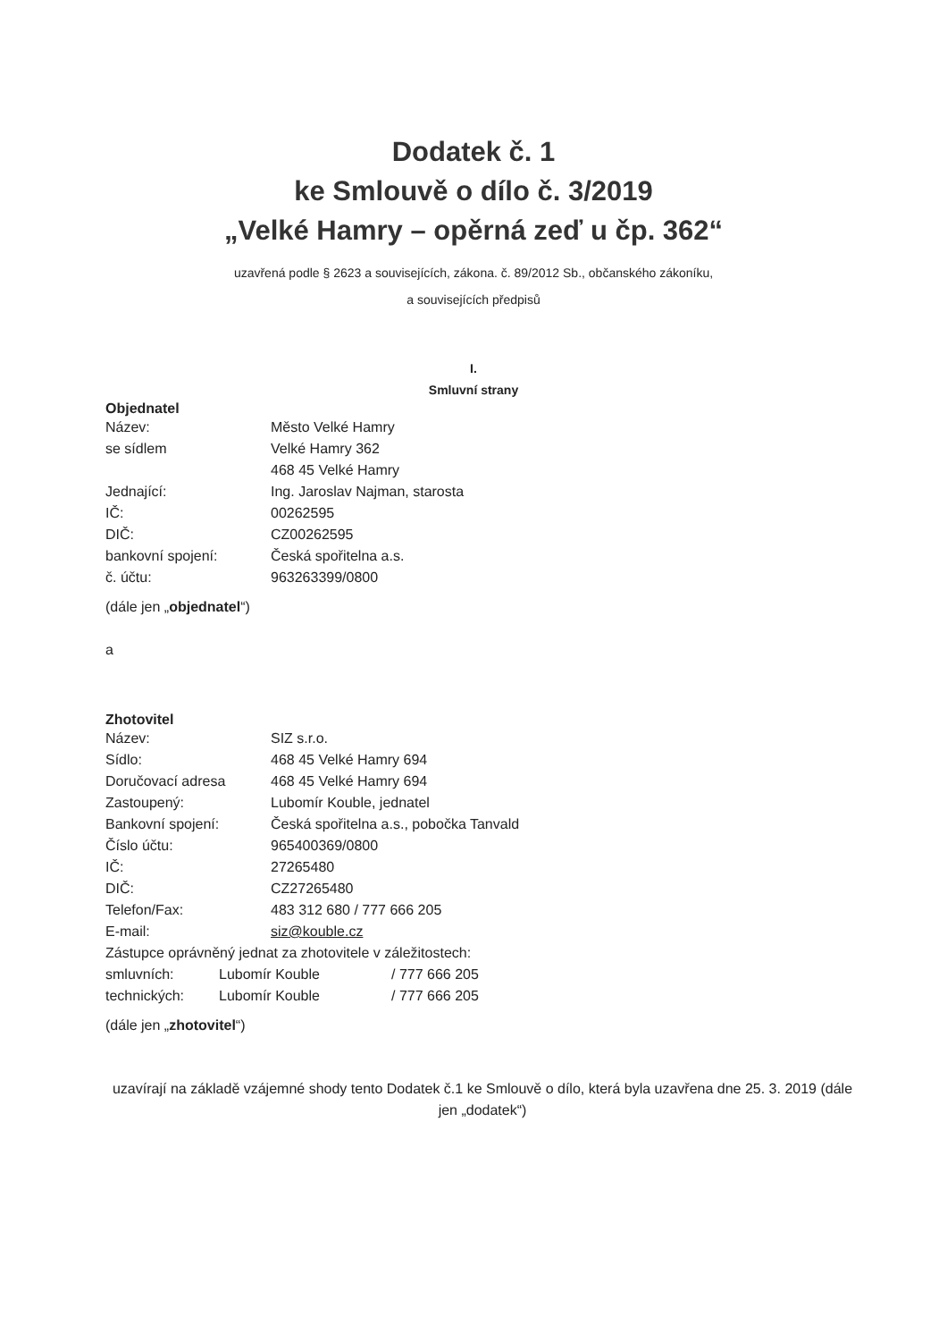Dodatek č. 1
ke Smlouvě o dílo č. 3/2019
„Velké Hamry – opěrná zeď u čp. 362“
uzavřená podle § 2623 a souvisejících, zákona. č. 89/2012 Sb., občanského zákoníku,
a souvisejících předpisů
I.
Smluvní strany
Objednatel
Název: Město Velké Hamry
se sídlem Velké Hamry 362
468 45 Velké Hamry
Jednající: Ing. Jaroslav Najman, starosta
IČ: 00262595
DIČ: CZ00262595
bankovní spojení: Česká spořitelna a.s.
č. účtu: 963263399/0800
(dále jen „objednatel“)
a
Zhotovitel
Název: SIZ s.r.o.
Sídlo: 468 45 Velké Hamry 694
Doručovací adresa 468 45 Velké Hamry 694
Zastoupený: Lubomír Kouble, jednatel
Bankovní spojení: Česká spořitelna a.s., pobočka Tanvald
Číslo účtu: 965400369/0800
IČ: 27265480
DIČ: CZ27265480
Telefon/Fax: 483 312 680 / 777 666 205
E-mail: siz@kouble.cz
Zástupce oprávněný jednat za zhotovitele v záležitostech:
smluvních: Lubomír Kouble / 777 666 205
technických: Lubomír Kouble / 777 666 205
(dále jen „zhotovitel“)
uzavírají na základě vzájemné shody tento Dodatek č.1 ke Smlouvě o dílo, která byla uzavřena dne 25. 3. 2019 (dále jen „dodatek“)